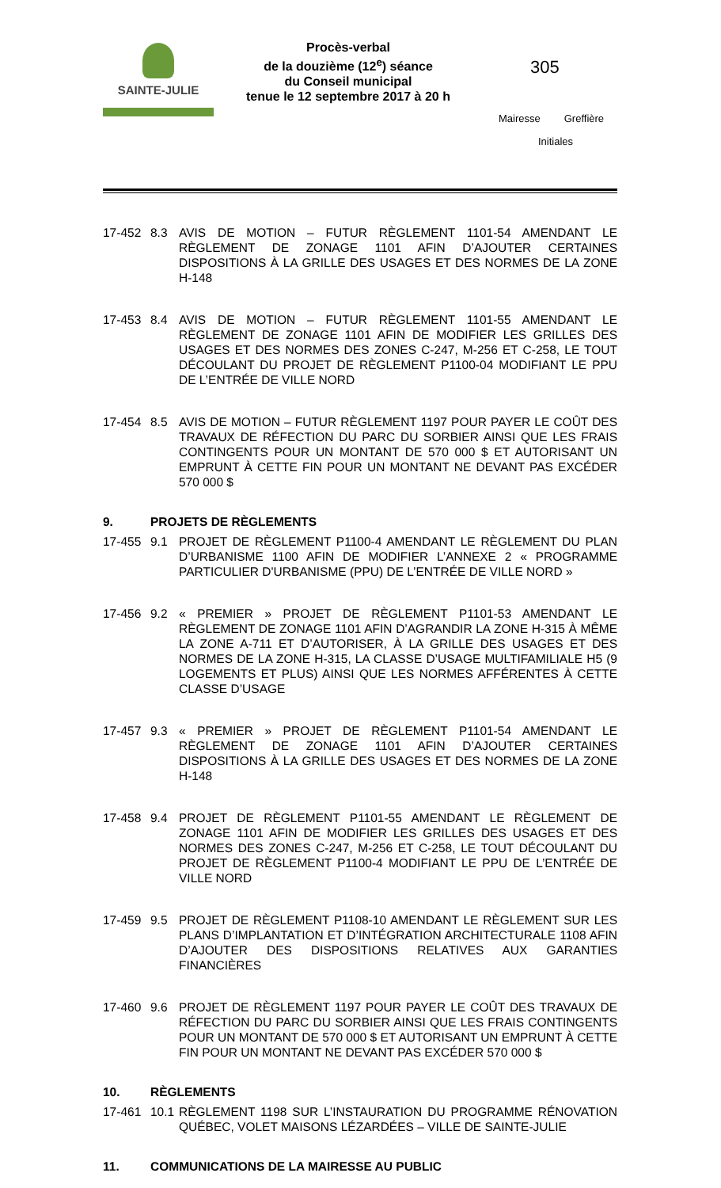SAINTE-JULIE
Procès-verbal
de la douzième (12<sup>e</sup>) séance
du Conseil municipal
tenue le 12 septembre 2017 à 20 h
305
Mairesse Greffière
Initiales
17-452 8.3 AVIS DE MOTION – FUTUR RÈGLEMENT 1101-54 AMENDANT LE RÈGLEMENT DE ZONAGE 1101 AFIN D’AJOUTER CERTAINES DISPOSITIONS À LA GRILLE DES USAGES ET DES NORMES DE LA ZONE H-148
17-453 8.4 AVIS DE MOTION – FUTUR RÈGLEMENT 1101-55 AMENDANT LE RÈGLEMENT DE ZONAGE 1101 AFIN DE MODIFIER LES GRILLES DES USAGES ET DES NORMES DES ZONES C-247, M-256 ET C-258, LE TOUT DÉCOULANT DU PROJET DE RÈGLEMENT P1100-04 MODIFIANT LE PPU DE L’ENTRÉE DE VILLE NORD
17-454 8.5 AVIS DE MOTION – FUTUR RÈGLEMENT 1197 POUR PAYER LE COÛT DES TRAVAUX DE RÉFECTION DU PARC DU SORBIER AINSI QUE LES FRAIS CONTINGENTS POUR UN MONTANT DE 570 000 $ ET AUTORISANT UN EMPRUNT À CETTE FIN POUR UN MONTANT NE DEVANT PAS EXCÉDER 570 000 $
9. PROJETS DE RÈGLEMENTS
17-455 9.1 PROJET DE RÈGLEMENT P1100-4 AMENDANT LE RÈGLEMENT DU PLAN D’URBANISME 1100 AFIN DE MODIFIER L’ANNEXE 2 « PROGRAMME PARTICULIER D'URBANISME (PPU) DE L’ENTRÉE DE VILLE NORD »
17-456 9.2 « PREMIER » PROJET DE RÈGLEMENT P1101-53 AMENDANT LE RÈGLEMENT DE ZONAGE 1101 AFIN D’AGRANDIR LA ZONE H-315 À MÊME LA ZONE A-711 ET D’AUTORISER, À LA GRILLE DES USAGES ET DES NORMES DE LA ZONE H-315, LA CLASSE D’USAGE MULTIFAMILIALE H5 (9 LOGEMENTS ET PLUS) AINSI QUE LES NORMES AFFÉRENTES À CETTE CLASSE D’USAGE
17-457 9.3 « PREMIER » PROJET DE RÈGLEMENT P1101-54 AMENDANT LE RÈGLEMENT DE ZONAGE 1101 AFIN D’AJOUTER CERTAINES DISPOSITIONS À LA GRILLE DES USAGES ET DES NORMES DE LA ZONE H-148
17-458 9.4 PROJET DE RÈGLEMENT P1101-55 AMENDANT LE RÈGLEMENT DE ZONAGE 1101 AFIN DE MODIFIER LES GRILLES DES USAGES ET DES NORMES DES ZONES C-247, M-256 ET C-258, LE TOUT DÉCOULANT DU PROJET DE RÈGLEMENT P1100-4 MODIFIANT LE PPU DE L’ENTRÉE DE VILLE NORD
17-459 9.5 PROJET DE RÈGLEMENT P1108-10 AMENDANT LE RÈGLEMENT SUR LES PLANS D’IMPLANTATION ET D’INTÉGRATION ARCHITECTURALE 1108 AFIN D’AJOUTER DES DISPOSITIONS RELATIVES AUX GARANTIES FINANCIÈRES
17-460 9.6 PROJET DE RÈGLEMENT 1197 POUR PAYER LE COÛT DES TRAVAUX DE RÉFECTION DU PARC DU SORBIER AINSI QUE LES FRAIS CONTINGENTS POUR UN MONTANT DE 570 000 $ ET AUTORISANT UN EMPRUNT À CETTE FIN POUR UN MONTANT NE DEVANT PAS EXCÉDER 570 000 $
10. RÈGLEMENTS
17-461 10.1 RÈGLEMENT 1198 SUR L’INSTAURATION DU PROGRAMME RÉNOVATION QUÉBEC, VOLET MAISONS LÉZARDÉES – VILLE DE SAINTE-JULIE
11. COMMUNICATIONS DE LA MAIRESSE AU PUBLIC